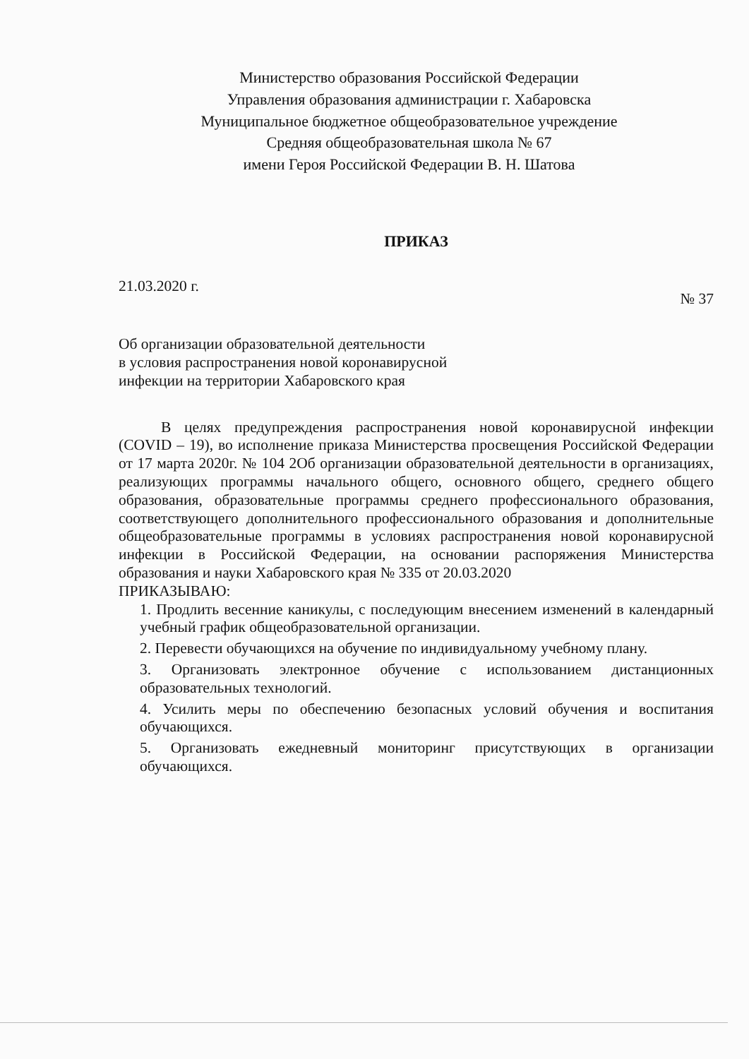Министерство образования Российской Федерации
Управления образования администрации г. Хабаровска
Муниципальное бюджетное общеобразовательное учреждение
Средняя общеобразовательная школа № 67
имени Героя Российской Федерации В. Н. Шатова
ПРИКАЗ
21.03.2020 г. № 37
Об организации образовательной деятельности
в условия распространения новой коронавирусной
инфекции на территории Хабаровского края
В целях предупреждения распространения новой коронавирусной инфекции (COVID – 19), во исполнение приказа Министерства просвещения Российской Федерации от 17 марта 2020г. № 104 2Об организации образовательной деятельности в организациях, реализующих программы начального общего, основного общего, среднего общего образования, образовательные программы среднего профессионального образования, соответствующего дополнительного профессионального образования и дополнительные общеобразовательные программы в условиях распространения новой коронавирусной инфекции в Российской Федерации, на основании распоряжения Министерства образования и науки Хабаровского края № 335 от 20.03.2020
ПРИКАЗЫВАЮ:
1. Продлить весенние каникулы, с последующим внесением изменений в календарный учебный график общеобразовательной организации.
2. Перевести обучающихся на обучение по индивидуальному учебному плану.
3. Организовать электронное обучение с использованием дистанционных образовательных технологий.
4. Усилить меры по обеспечению безопасных условий обучения и воспитания обучающихся.
5. Организовать ежедневный мониторинг присутствующих в организации обучающихся.